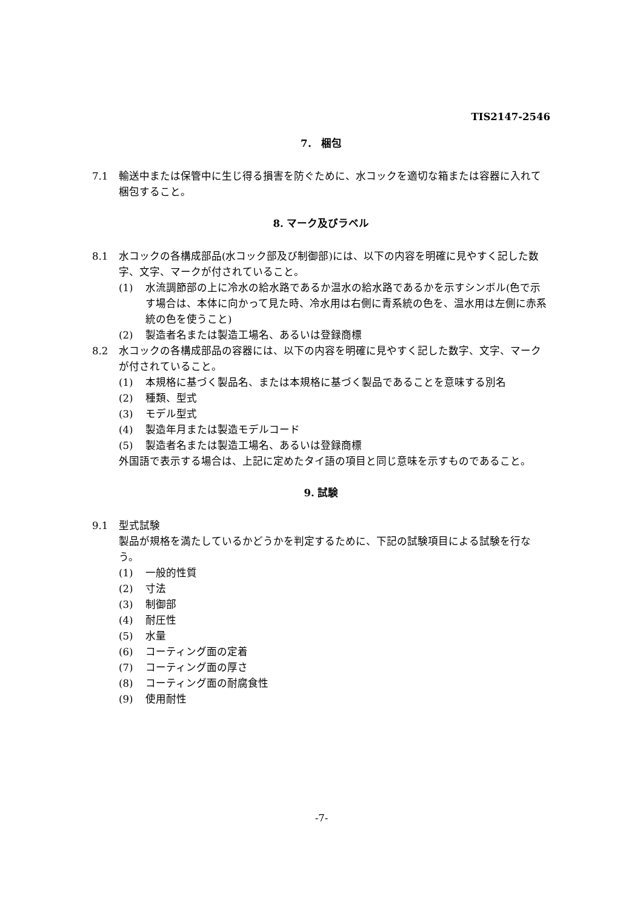TIS2147-2546
7． 梱包
7.1 輸送中または保管中に生じ得る損害を防ぐために、水コックを適切な箱または容器に入れて梱包すること。
8. マーク及びラベル
8.1 水コックの各構成部品(水コック部及び制御部)には、以下の内容を明確に見やすく記した数字、文字、マークが付されていること。
(1) 水流調節部の上に冷水の給水路であるか温水の給水路であるかを示すシンボル(色で示す場合は、本体に向かって見た時、冷水用は右側に青系統の色を、温水用は左側に赤系統の色を使うこと)
(2) 製造者名または製造工場名、あるいは登録商標
8.2 水コックの各構成部品の容器には、以下の内容を明確に見やすく記した数字、文字、マークが付されていること。
(1) 本規格に基づく製品名、または本規格に基づく製品であることを意味する別名
(2) 種類、型式
(3) モデル型式
(4) 製造年月または製造モデルコード
(5) 製造者名または製造工場名、あるいは登録商標
外国語で表示する場合は、上記に定めたタイ語の項目と同じ意味を示すものであること。
9. 試験
9.1 型式試験
製品が規格を満たしているかどうかを判定するために、下記の試験項目による試験を行なう。
(1) 一般的性質
(2) 寸法
(3) 制御部
(4) 耐圧性
(5) 水量
(6) コーティング面の定着
(7) コーティング面の厚さ
(8) コーティング面の耐腐食性
(9) 使用耐性
-7-